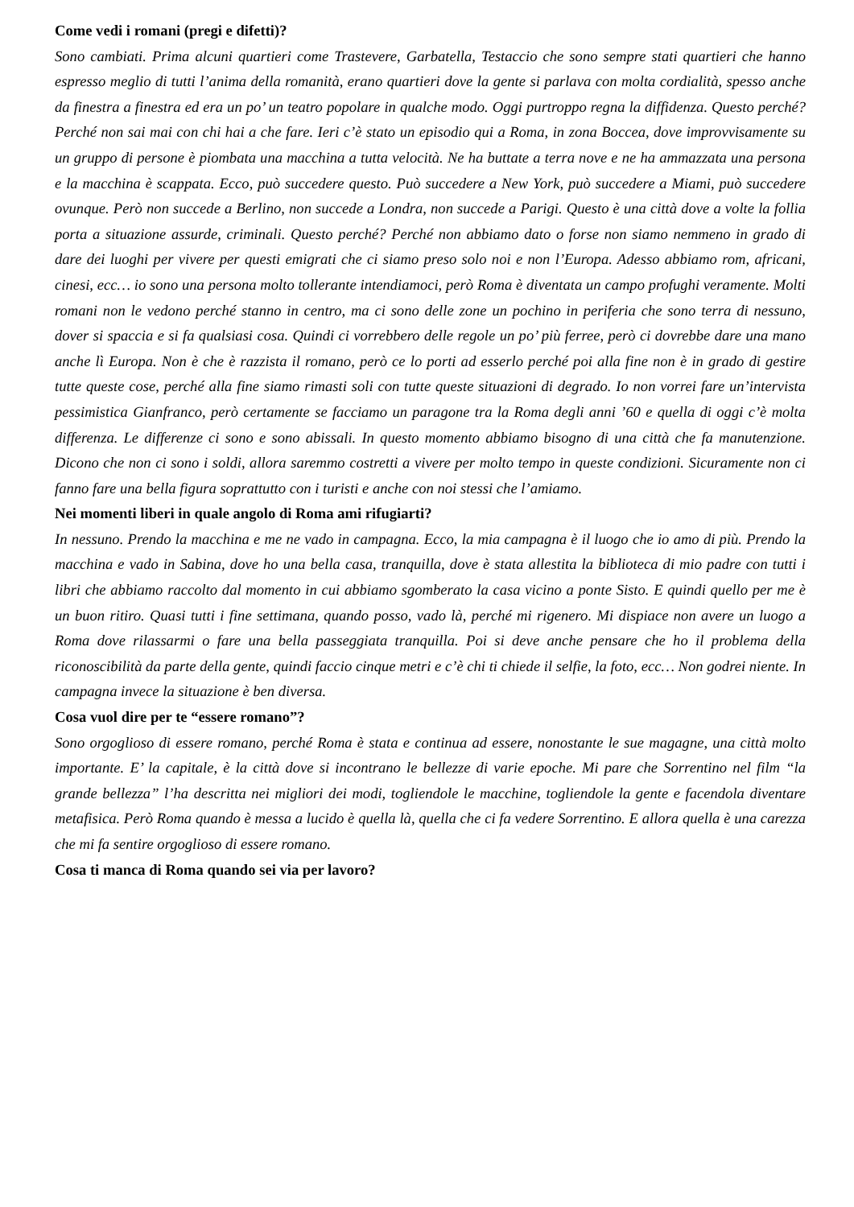Come vedi i romani (pregi e difetti)?
Sono cambiati. Prima alcuni quartieri come Trastevere, Garbatella, Testaccio che sono sempre stati quartieri che hanno espresso meglio di tutti l’anima della romanità, erano quartieri dove la gente si parlava con molta cordialità, spesso anche da finestra a finestra ed era un po’ un teatro popolare in qualche modo. Oggi purtroppo regna la diffidenza. Questo perché? Perché non sai mai con chi hai a che fare. Ieri c’è stato un episodio qui a Roma, in zona Boccea, dove improvvisamente su un gruppo di persone è piombata una macchina a tutta velocità. Ne ha buttate a terra nove e ne ha ammazzata una persona e la macchina è scappata. Ecco, può succedere questo. Può succedere a New York, può succedere a Miami, può succedere ovunque. Però non succede a Berlino, non succede a Londra, non succede a Parigi. Questo è una città dove a volte la follia porta a situazione assurde, criminali. Questo perché? Perché non abbiamo dato o forse non siamo nemmeno in grado di dare dei luoghi per vivere per questi emigrati che ci siamo preso solo noi e non l’Europa. Adesso abbiamo rom, africani, cinesi, ecc… io sono una persona molto tollerante intendiamoci, però Roma è diventata un campo profughi veramente. Molti romani non le vedono perché stanno in centro, ma ci sono delle zone un pochino in periferia che sono terra di nessuno, dover si spaccia e si fa qualsiasi cosa. Quindi ci vorrebbero delle regole un po’ più ferree, però ci dovrebbe dare una mano anche lì Europa. Non è che è razzista il romano, però ce lo porti ad esserlo perché poi alla fine non è in grado di gestire tutte queste cose, perché alla fine siamo rimasti soli con tutte queste situazioni di degrado. Io non vorrei fare un’intervista pessimistica Gianfranco, però certamente se facciamo un paragone tra la Roma degli anni ’60 e quella di oggi c’è molta differenza. Le differenze ci sono e sono abissali. In questo momento abbiamo bisogno di una città che fa manutenzione. Dicono che non ci sono i soldi, allora saremmo costretti a vivere per molto tempo in queste condizioni. Sicuramente non ci fanno fare una bella figura soprattutto con i turisti e anche con noi stessi che l’amiamo.
Nei momenti liberi in quale angolo di Roma ami rifugiarti?
In nessuno. Prendo la macchina e me ne vado in campagna. Ecco, la mia campagna è il luogo che io amo di più. Prendo la macchina e vado in Sabina, dove ho una bella casa, tranquilla, dove è stata allestita la biblioteca di mio padre con tutti i libri che abbiamo raccolto dal momento in cui abbiamo sgomberato la casa vicino a ponte Sisto. E quindi quello per me è un buon ritiro. Quasi tutti i fine settimana, quando posso, vado là, perché mi rigenero. Mi dispiace non avere un luogo a Roma dove rilassarmi o fare una bella passeggiata tranquilla. Poi si deve anche pensare che ho il problema della riconoscibilità da parte della gente, quindi faccio cinque metri e c’è chi ti chiede il selfie, la foto, ecc… Non godrei niente. In campagna invece la situazione è ben diversa.
Cosa vuol dire per te “essere romano”?
Sono orgoglioso di essere romano, perché Roma è stata e continua ad essere, nonostante le sue magagne, una città molto importante. E’ la capitale, è la città dove si incontrano le bellezze di varie epoche. Mi pare che Sorrentino nel film “la grande bellezza” l’ha descritta nei migliori dei modi, togliendole le macchine, togliendole la gente e facendola diventare metafisica. Però Roma quando è messa a lucido è quella là, quella che ci fa vedere Sorrentino. E allora quella è una carezza che mi fa sentire orgoglioso di essere romano.
Cosa ti manca di Roma quando sei via per lavoro?